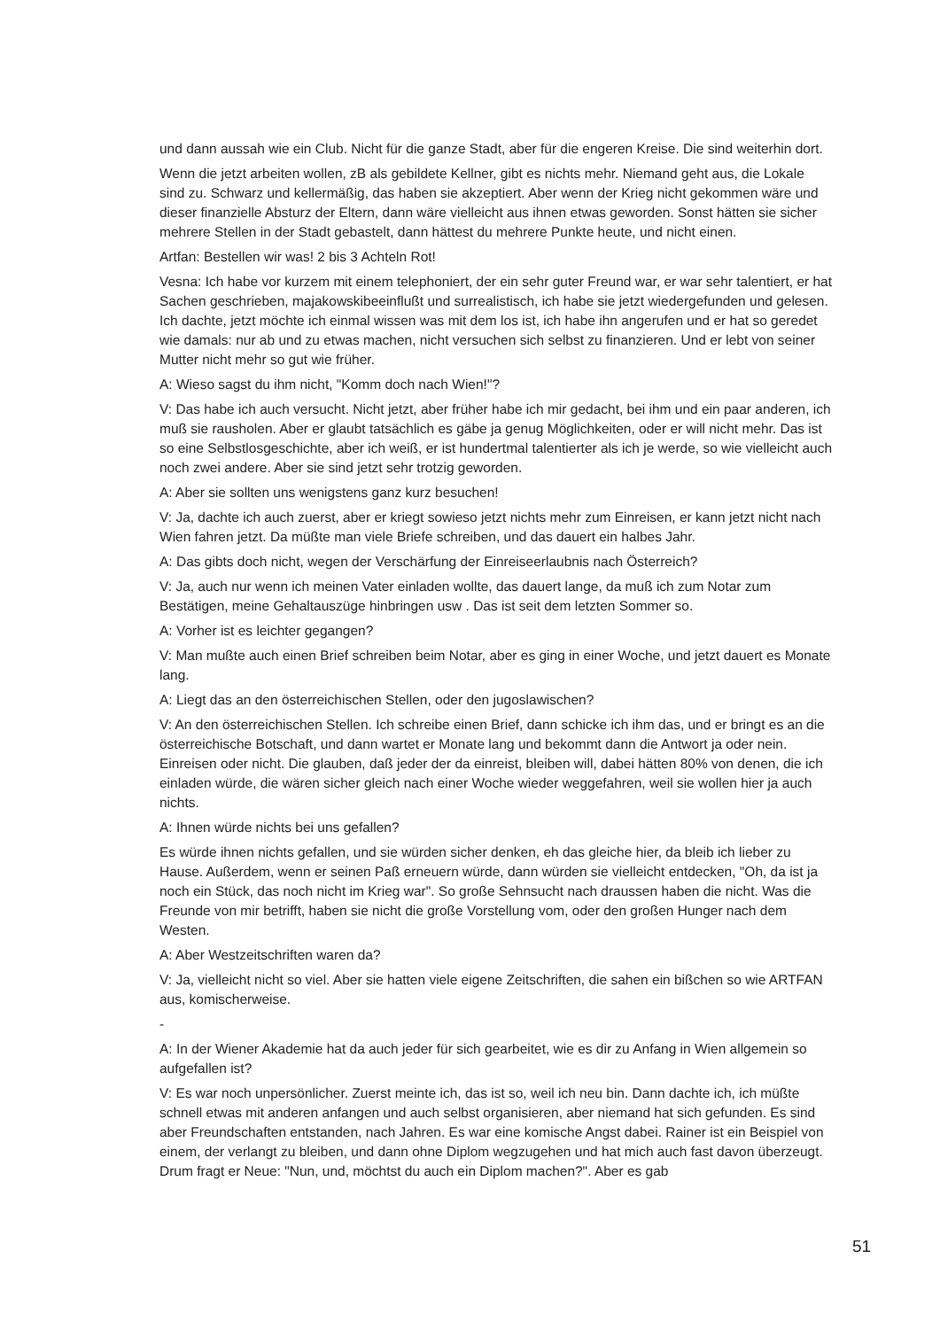und dann aussah wie ein Club. Nicht für die ganze Stadt, aber für die engeren Kreise. Die sind weiterhin dort.
Wenn die jetzt arbeiten wollen, zB als gebildete Kellner, gibt es nichts mehr. Niemand geht aus, die Lokale sind zu. Schwarz und kellermäßig, das haben sie akzeptiert. Aber wenn der Krieg nicht gekommen wäre und dieser finanzielle Absturz der Eltern, dann wäre vielleicht aus ihnen etwas geworden. Sonst hätten sie sicher mehrere Stellen in der Stadt gebastelt, dann hättest du mehrere Punkte heute, und nicht einen.
Artfan: Bestellen wir was! 2 bis 3 Achteln Rot!
Vesna: Ich habe vor kurzem mit einem telephoniert, der ein sehr guter Freund war, er war sehr talentiert, er hat Sachen geschrieben, majakowskibeeinflußt und surrealistisch, ich habe sie jetzt wiedergefunden und gelesen. Ich dachte, jetzt möchte ich einmal wissen was mit dem los ist, ich habe ihn angerufen und er hat so geredet wie damals: nur ab und zu etwas machen, nicht versuchen sich selbst zu finanzieren. Und er lebt von seiner Mutter nicht mehr so gut wie früher.
A: Wieso sagst du ihm nicht, "Komm doch nach Wien!"?
V: Das habe ich auch versucht. Nicht jetzt, aber früher habe ich mir gedacht, bei ihm und ein paar anderen, ich muß sie rausholen. Aber er glaubt tatsächlich es gäbe ja genug Möglichkeiten, oder er will nicht mehr. Das ist so eine Selbstlosgeschichte, aber ich weiß, er ist hundertmal talentierter als ich je werde, so wie vielleicht auch noch zwei andere. Aber sie sind jetzt sehr trotzig geworden.
A: Aber sie sollten uns wenigstens ganz kurz besuchen!
V: Ja, dachte ich auch zuerst, aber er kriegt sowieso jetzt nichts mehr zum Einreisen, er kann jetzt nicht nach Wien fahren jetzt. Da müßte man viele Briefe schreiben, und das dauert ein halbes Jahr.
A: Das gibts doch nicht, wegen der Verschärfung der Einreiseerlaubnis nach Österreich?
V: Ja, auch nur wenn ich meinen Vater einladen wollte, das dauert lange, da muß ich zum Notar zum Bestätigen, meine Gehaltauszüge hinbringen usw . Das ist seit dem letzten Sommer so.
A: Vorher ist es leichter gegangen?
V: Man mußte auch einen Brief schreiben beim Notar, aber es ging in einer Woche, und jetzt dauert es Monate lang.
A: Liegt das an den österreichischen Stellen, oder den jugoslawischen?
V: An den österreichischen Stellen. Ich schreibe einen Brief, dann schicke ich ihm das, und er bringt es an die österreichische Botschaft, und dann wartet er Monate lang und bekommt dann die Antwort ja oder nein. Einreisen oder nicht. Die glauben, daß jeder der da einreist, bleiben will, dabei hätten 80% von denen, die ich einladen würde, die wären sicher gleich nach einer Woche wieder weggefahren, weil sie wollen hier ja auch nichts.
A: Ihnen würde nichts bei uns gefallen?
Es würde ihnen nichts gefallen, und sie würden sicher denken, eh das gleiche hier, da bleib ich lieber zu Hause. Außerdem, wenn er seinen Paß erneuern würde, dann würden sie vielleicht entdecken, "Oh, da ist ja noch ein Stück, das noch nicht im Krieg war". So große Sehnsucht nach draussen haben die nicht. Was die Freunde von mir betrifft, haben sie nicht die große Vorstellung vom, oder den großen Hunger nach dem Westen.
A: Aber Westzeitschriften waren da?
V: Ja, vielleicht nicht so viel. Aber sie hatten viele eigene Zeitschriften, die sahen ein bißchen so wie ARTFAN aus, komischerweise.
-
A: In der Wiener Akademie hat da auch jeder für sich gearbeitet, wie es dir zu Anfang in Wien allgemein so aufgefallen ist?
V: Es war noch unpersönlicher. Zuerst meinte ich, das ist so, weil ich neu bin. Dann dachte ich, ich müßte schnell etwas mit anderen anfangen und auch selbst organisieren, aber niemand hat sich gefunden. Es sind aber Freundschaften entstanden, nach Jahren. Es war eine komische Angst dabei. Rainer ist ein Beispiel von einem, der verlangt zu bleiben, und dann ohne Diplom wegzugehen und hat mich auch fast davon überzeugt. Drum fragt er Neue: "Nun, und, möchtst du auch ein Diplom machen?". Aber es gab
51